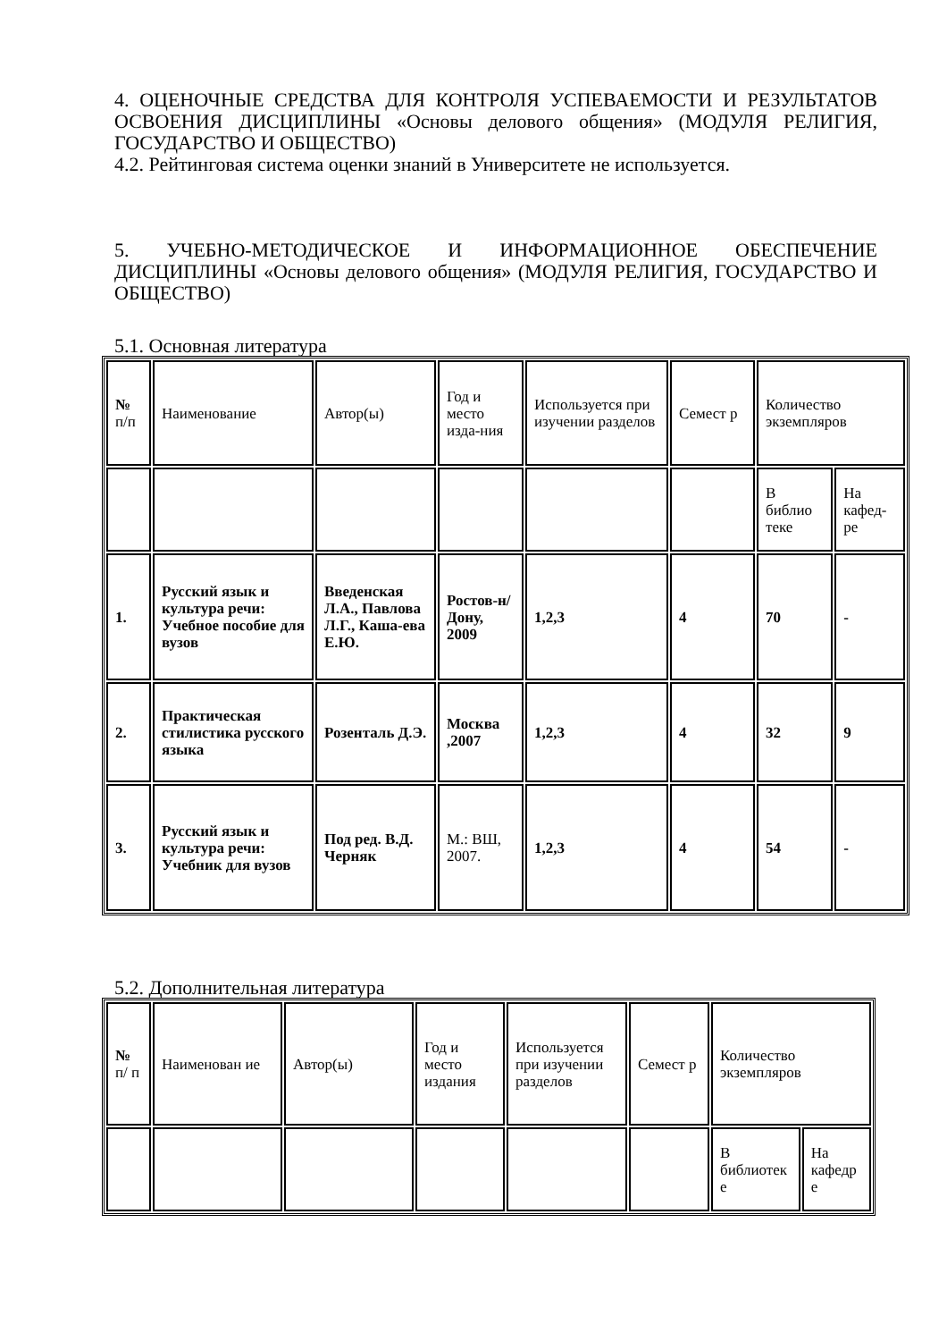4. ОЦЕНОЧНЫЕ СРЕДСТВА ДЛЯ КОНТРОЛЯ УСПЕВАЕМОСТИ И РЕЗУЛЬТАТОВ ОСВОЕНИЯ ДИСЦИПЛИНЫ «Основы делового общения» (МОДУЛЯ РЕЛИГИЯ, ГОСУДАРСТВО И ОБЩЕСТВО)
4.2. Рейтинговая система оценки знаний в Университете не используется.
5. УЧЕБНО-МЕТОДИЧЕСКОЕ И ИНФОРМАЦИОННОЕ ОБЕСПЕЧЕНИЕ ДИСЦИПЛИНЫ «Основы делового общения» (МОДУЛЯ РЕЛИГИЯ, ГОСУДАРСТВО И ОБЩЕСТВО)
5.1. Основная литература
| № п/п | Наименование | Автор(ы) | Год и место изда-ния | Используется при изучении разделов | Семест р | Количество экземпляров | |
| | | | | | | В библио теке | На кафед-ре |
| 1. | Русский язык и культура речи: Учебное пособие для вузов | Введенская Л.А., Павлова Л.Г., Каша-ева Е.Ю. | Ростов-н/Дону, 2009 | 1,2,3 | 4 | 70 | - |
| 2. | Практическая стилистика русского языка | Розенталь Д.Э. | Москва ,2007 | 1,2,3 | 4 | 32 | 9 |
| 3. | Русский язык и культура речи: Учебник для вузов | Под ред. В.Д. Черняк | М.: ВШ, 2007. | 1,2,3 | 4 | 54 | - |
5.2. Дополнительная литература
| № п/ п | Наименован ие | Автор(ы) | Год и место издания | Используется при изучении разделов | Семест р | Количество экземпляров | |
| | | | | | | В библиотек е | На кафедр е |